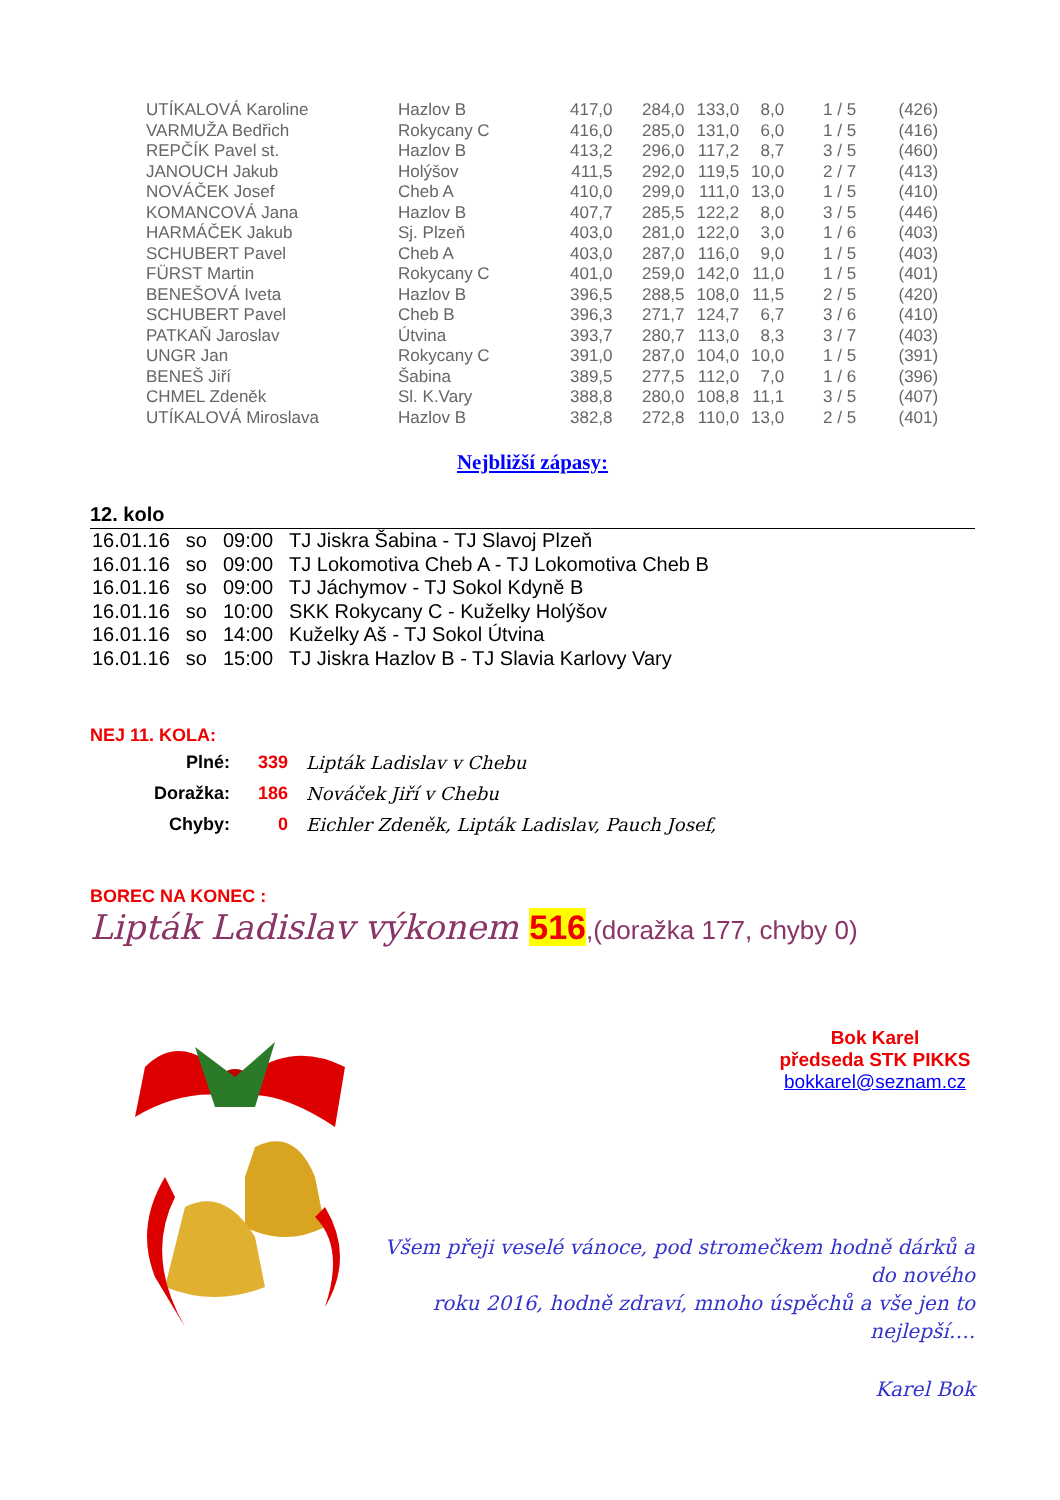| UTÍKALOVÁ Karoline | Hazlov B | 417,0 | 284,0 | 133,0 | 8,0 | 1 / 5 | (426) |
| VARMUŽA Bedřich | Rokycany C | 416,0 | 285,0 | 131,0 | 6,0 | 1 / 5 | (416) |
| REPČÍK Pavel st. | Hazlov B | 413,2 | 296,0 | 117,2 | 8,7 | 3 / 5 | (460) |
| JANOUCH Jakub | Holýšov | 411,5 | 292,0 | 119,5 | 10,0 | 2 / 7 | (413) |
| NOVÁČEK Josef | Cheb A | 410,0 | 299,0 | 111,0 | 13,0 | 1 / 5 | (410) |
| KOMANCOVÁ Jana | Hazlov B | 407,7 | 285,5 | 122,2 | 8,0 | 3 / 5 | (446) |
| HARMÁČEK Jakub | Sj. Plzeň | 403,0 | 281,0 | 122,0 | 3,0 | 1 / 6 | (403) |
| SCHUBERT Pavel | Cheb A | 403,0 | 287,0 | 116,0 | 9,0 | 1 / 5 | (403) |
| FÜRST Martin | Rokycany C | 401,0 | 259,0 | 142,0 | 11,0 | 1 / 5 | (401) |
| BENEŠOVÁ Iveta | Hazlov B | 396,5 | 288,5 | 108,0 | 11,5 | 2 / 5 | (420) |
| SCHUBERT Pavel | Cheb B | 396,3 | 271,7 | 124,7 | 6,7 | 3 / 6 | (410) |
| PATKAŇ Jaroslav | Útvina | 393,7 | 280,7 | 113,0 | 8,3 | 3 / 7 | (403) |
| UNGR Jan | Rokycany C | 391,0 | 287,0 | 104,0 | 10,0 | 1 / 5 | (391) |
| BENEŠ Jiří | Šabina | 389,5 | 277,5 | 112,0 | 7,0 | 1 / 6 | (396) |
| CHMEL Zdeněk | Sl. K.Vary | 388,8 | 280,0 | 108,8 | 11,1 | 3 / 5 | (407) |
| UTÍKALOVÁ Miroslava | Hazlov B | 382,8 | 272,8 | 110,0 | 13,0 | 2 / 5 | (401) |
Nejbližší zápasy:
12. kolo
| 16.01.16 | so | 09:00 | TJ Jiskra Šabina - TJ Slavoj Plzeň |
| 16.01.16 | so | 09:00 | TJ Lokomotiva Cheb A - TJ Lokomotiva Cheb B |
| 16.01.16 | so | 09:00 | TJ Jáchymov - TJ Sokol Kdyně B |
| 16.01.16 | so | 10:00 | SKK Rokycany C - Kuželky Holýšov |
| 16.01.16 | so | 14:00 | Kuželky Aš - TJ Sokol Útvina |
| 16.01.16 | so | 15:00 | TJ Jiskra Hazlov B - TJ Slavia Karlovy Vary |
NEJ 11. KOLA:
| Plné: | 339 | Lipták Ladislav v Chebu |
| Doražka: | 186 | Nováček Jiří v Chebu |
| Chyby: | 0 | Eichler Zdeněk, Lipták Ladislav, Pauch Josef, |
BOREC NA KONEC :
Lipták Ladislav výkonem 516,(doražka 177, chyby 0)
Bok Karel
předseda STK PIKKS
bokkarel@seznam.cz
Všem přeji veselé vánoce, pod stromečkem hodně dárků a do nového
roku 2016, hodně zdraví, mnoho úspěchů a vše jen to nejlepší….
Karel Bok